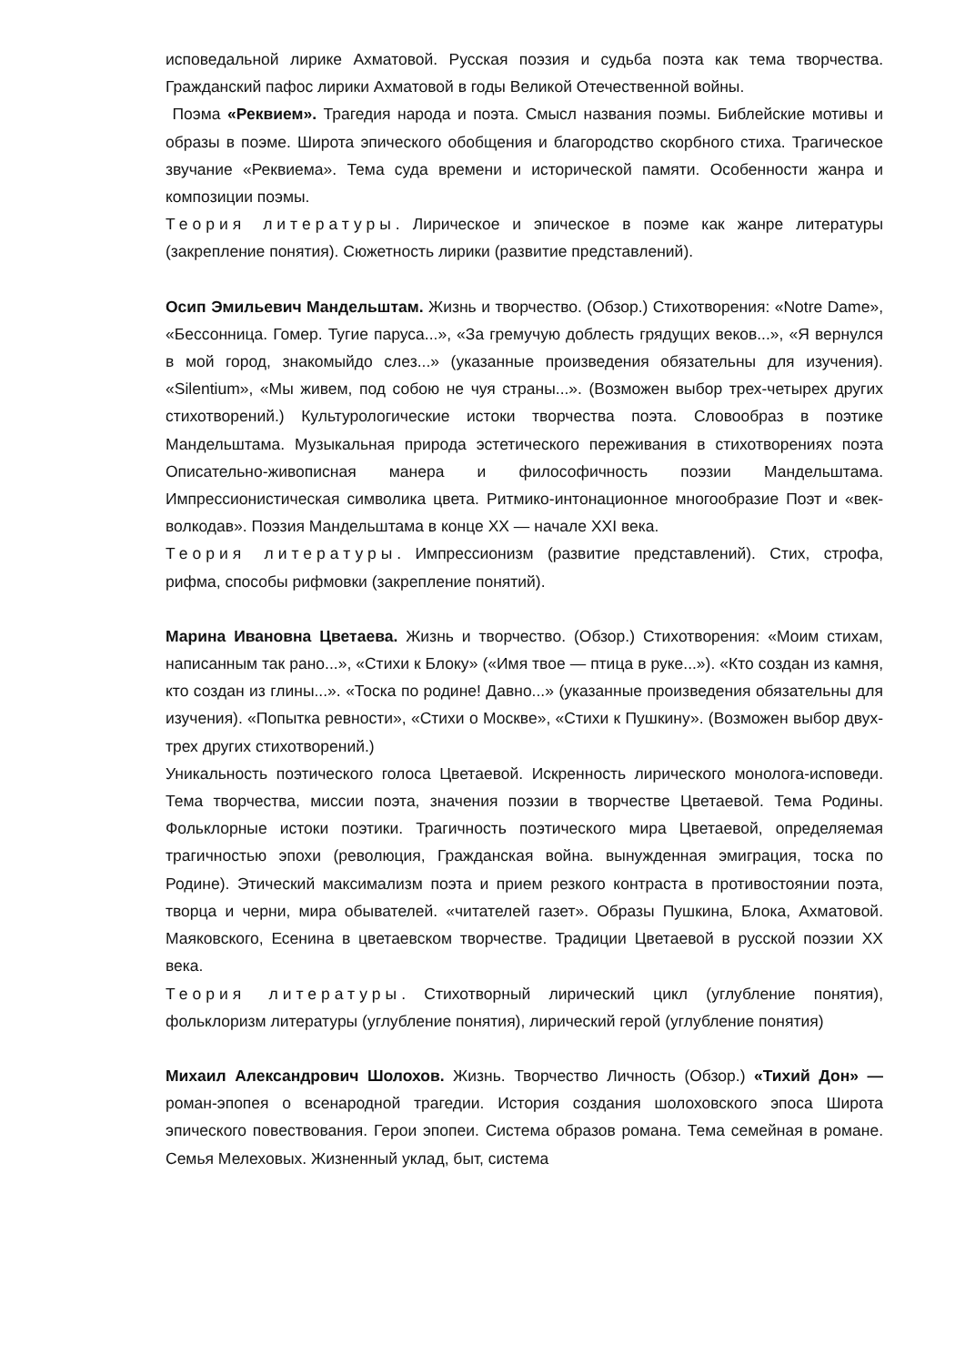исповедальной лирике Ахматовой. Русская поэзия и судьба поэта как тема творчества. Гражданский пафос лирики Ахматовой в годы Великой Отечественной войны.
Поэма «Реквием». Трагедия народа и поэта. Смысл названия поэмы. Библейские мотивы и образы в поэме. Широта эпического обобщения и благородство скорбного стиха. Трагическое звучание «Реквиема». Тема суда времени и исторической памяти. Особенности жанра и композиции поэмы.
Теория литературы. Лирическое и эпическое в поэме как жанре литературы (закрепление понятия). Сюжетность лирики (развитие представлений).
Осип Эмильевич Мандельштам. Жизнь и творчество. (Обзор.) Стихотворения: «Notre Dame», «Бессонница. Гомер. Тугие паруса...», «За гремучую доблесть грядущих веков...», «Я вернулся в мой город, знакомыйдо слез...» (указанные произведения обязательны для изучения). «Silentium», «Мы живем, под собою не чуя страны...». (Возможен выбор трех-четырех других стихотворений.) Культурологические истоки творчества поэта. Словообраз в поэтике Мандельштама. Музыкальная природа эстетического переживания в стихотворениях поэта Описательно-живописная манера и философичность поэзии Мандельштама. Импрессионистическая символика цвета. Ритмико-интонационное многообразие Поэт и «век-волкодав». Поэзия Мандельштама в конце XX — начале XXI века.
Теория литературы. Импрессионизм (развитие представлений). Стих, строфа, рифма, способы рифмовки (закрепление понятий).
Марина Ивановна Цветаева. Жизнь и творчество. (Обзор.) Стихотворения: «Моим стихам, написанным так рано...», «Стихи к Блоку» («Имя твое — птица в руке...»). «Кто создан из камня, кто создан из глины...». «Тоска по родине! Давно...» (указанные произведения обязательны для изучения). «Попытка ревности», «Стихи о Москве», «Стихи к Пушкину». (Возможен выбор двух-трех других стихотворений.)
Уникальность поэтического голоса Цветаевой. Искренность лирического монолога-исповеди. Тема творчества, миссии поэта, значения поэзии в творчестве Цветаевой. Тема Родины. Фольклорные истоки поэтики. Трагичность поэтического мира Цветаевой, определяемая трагичностью эпохи (революция, Гражданская война. вынужденная эмиграция, тоска по Родине). Этический максимализм поэта и прием резкого контраста в противостоянии поэта, творца и черни, мира обывателей. «читателей газет». Образы Пушкина, Блока, Ахматовой. Маяковского, Есенина в цветаевском творчестве. Традиции Цветаевой в русской поэзии XX века.
Теория литературы. Стихотворный лирический цикл (углубление понятия), фольклоризм литературы (углубление понятия), лирический герой (углубление понятия)
Михаил Александрович Шолохов. Жизнь. Творчество Личность (Обзор.) «Тихий Дон» — роман-эпопея о всенародной трагедии. История создания шолоховского эпоса Широта эпического повествования. Герои эпопеи. Система образов романа. Тема семейная в романе. Семья Мелеховых. Жизненный уклад, быт, система